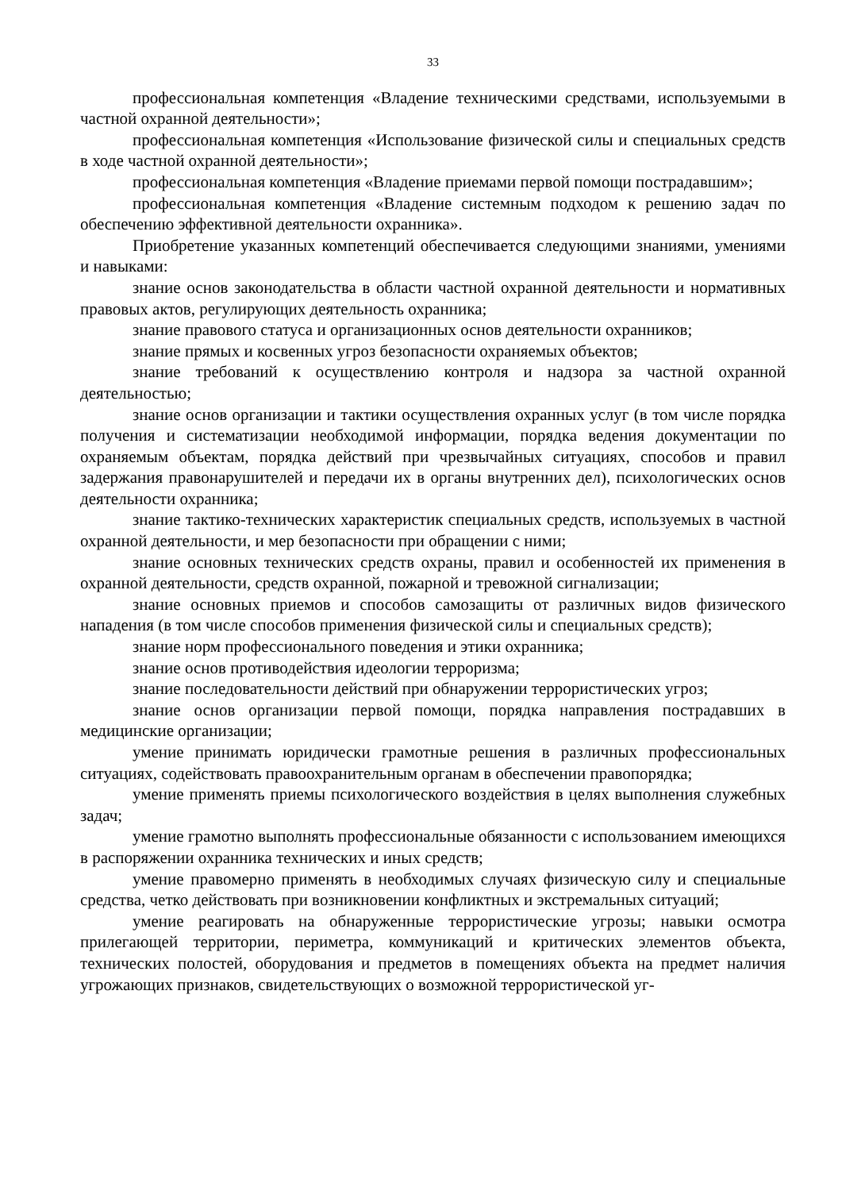33
профессиональная компетенция «Владение техническими средствами, используемыми в частной охранной деятельности»;
профессиональная компетенция «Использование физической силы и специальных средств в ходе частной охранной деятельности»;
профессиональная компетенция «Владение приемами первой помощи пострадавшим»;
профессиональная компетенция «Владение системным подходом к решению задач по обеспечению эффективной деятельности охранника».
Приобретение указанных компетенций обеспечивается следующими знаниями, умениями и навыками:
знание основ законодательства в области частной охранной деятельности и нормативных правовых актов, регулирующих деятельность охранника;
знание правового статуса и организационных основ деятельности охранников;
знание прямых и косвенных угроз безопасности охраняемых объектов;
знание требований к осуществлению контроля и надзора за частной охранной деятельностью;
знание основ организации и тактики осуществления охранных услуг (в том числе порядка получения и систематизации необходимой информации, порядка ведения документации по охраняемым объектам, порядка действий при чрезвычайных ситуациях, способов и правил задержания правонарушителей и передачи их в органы внутренних дел), психологических основ деятельности охранника;
знание тактико-технических характеристик специальных средств, используемых в частной охранной деятельности, и мер безопасности при обращении с ними;
знание основных технических средств охраны, правил и особенностей их применения в охранной деятельности, средств охранной, пожарной и тревожной сигнализации;
знание основных приемов и способов самозащиты от различных видов физического нападения (в том числе способов применения физической силы и специальных средств);
знание норм профессионального поведения и этики охранника;
знание основ противодействия идеологии терроризма;
знание последовательности действий при обнаружении террористических угроз;
знание основ организации первой помощи, порядка направления пострадавших в медицинские организации;
умение принимать юридически грамотные решения в различных профессиональных ситуациях, содействовать правоохранительным органам в обеспечении правопорядка;
умение применять приемы психологического воздействия в целях выполнения служебных задач;
умение грамотно выполнять профессиональные обязанности с использованием имеющихся в распоряжении охранника технических и иных средств;
умение правомерно применять в необходимых случаях физическую силу и специальные средства, четко действовать при возникновении конфликтных и экстремальных ситуаций;
умение реагировать на обнаруженные террористические угрозы; навыки осмотра прилегающей территории, периметра, коммуникаций и критических элементов объекта, технических полостей, оборудования и предметов в помещениях объекта на предмет наличия угрожающих признаков, свидетельствующих о возможной террористической уг-